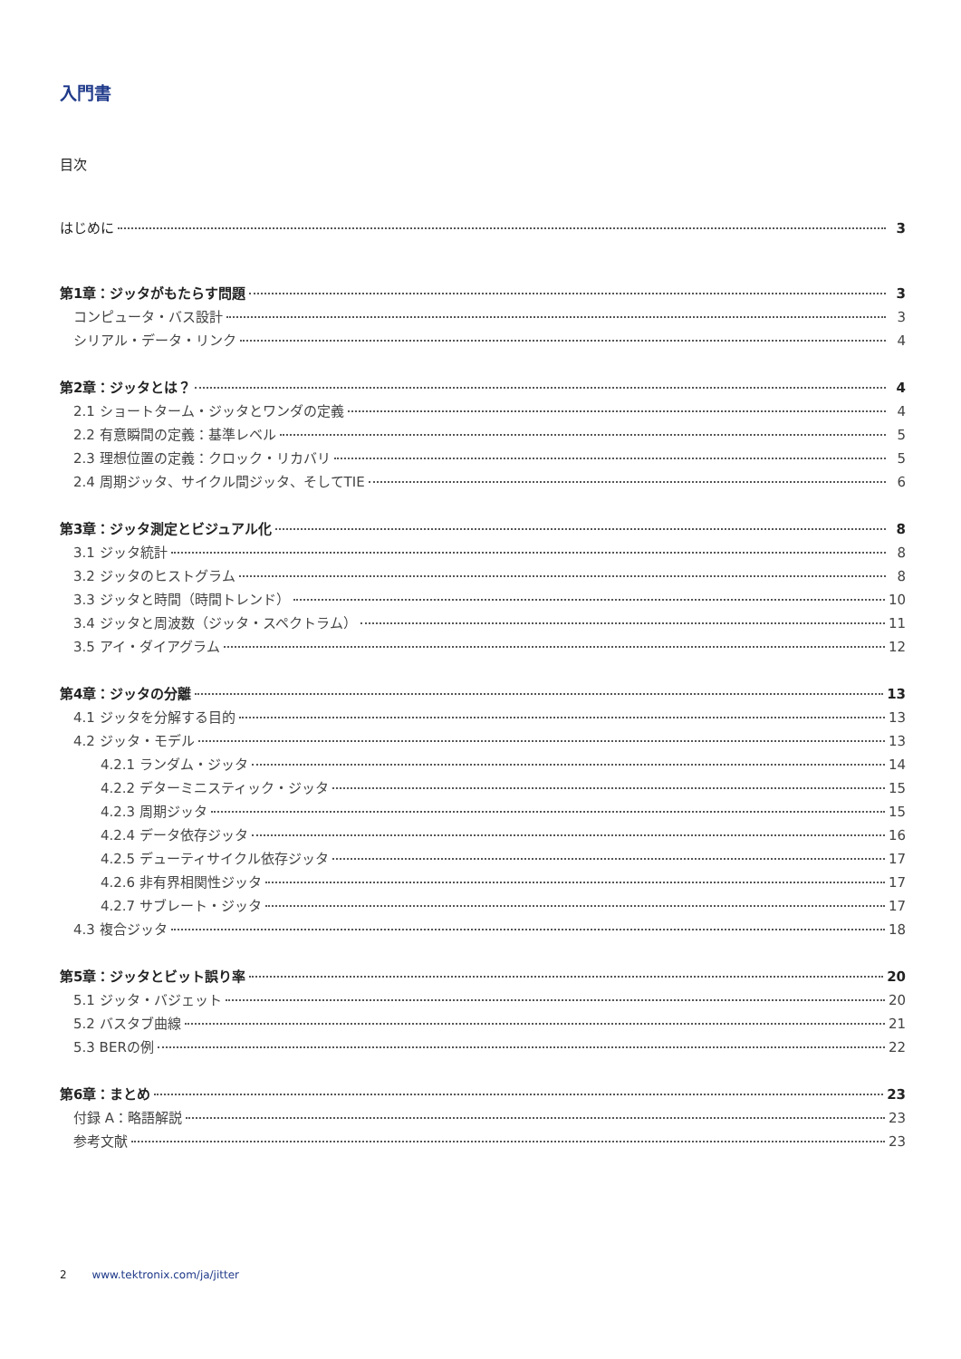入門書
目次
はじめに 3
第1章：ジッタがもたらす問題 3
コンピュータ・バス設計 3
シリアル・データ・リンク 4
第2章：ジッタとは？ 4
2.1 ショートターム・ジッタとワンダの定義 4
2.2 有意瞬間の定義：基準レベル 5
2.3 理想位置の定義：クロック・リカバリ 5
2.4 周期ジッタ、サイクル間ジッタ、そしてTIE 6
第3章：ジッタ測定とビジュアル化 8
3.1 ジッタ統計 8
3.2 ジッタのヒストグラム 8
3.3 ジッタと時間（時間トレンド） 10
3.4 ジッタと周波数（ジッタ・スペクトラム） 11
3.5 アイ・ダイアグラム 12
第4章：ジッタの分離 13
4.1 ジッタを分解する目的 13
4.2 ジッタ・モデル 13
4.2.1 ランダム・ジッタ 14
4.2.2 デターミニスティック・ジッタ 15
4.2.3 周期ジッタ 15
4.2.4 データ依存ジッタ 16
4.2.5 デューティサイクル依存ジッタ 17
4.2.6 非有界相関性ジッタ 17
4.2.7 サブレート・ジッタ 17
4.3 複合ジッタ 18
第5章：ジッタとビット誤り率 20
5.1 ジッタ・バジェット 20
5.2 バスタブ曲線 21
5.3 BERの例 22
第6章：まとめ 23
付録 A：略語解説 23
参考文献 23
2 www.tektronix.com/ja/jitter